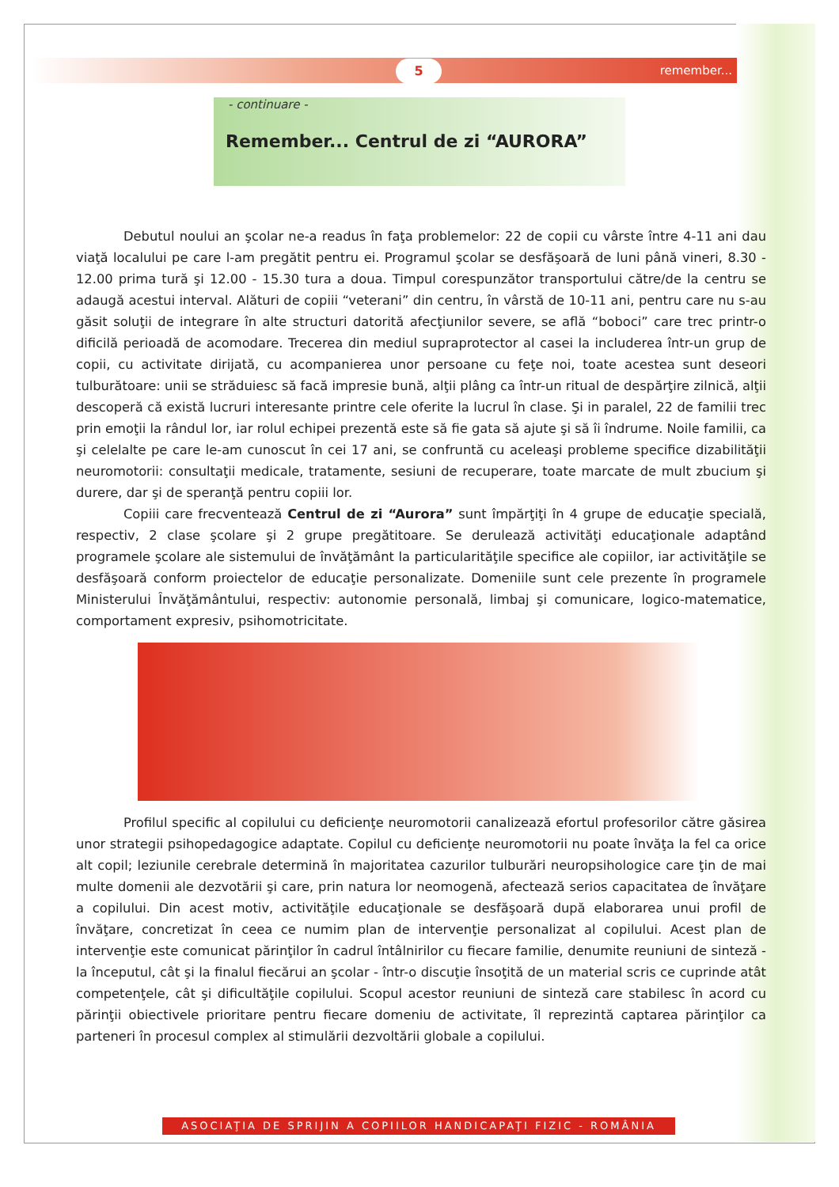5
remember...
- continuare -
Remember... Centrul de zi “AURORA”
Debutul noului an şcolar ne-a readus în faţa problemelor: 22 de copii cu vârste între 4-11 ani dau viaţă localului pe care l-am pregătit pentru ei. Programul şcolar se desfăşoară de luni până vineri, 8.30 - 12.00 prima tură şi 12.00 - 15.30 tura a doua. Timpul corespunzător transportului către/de la centru se adaugă acestui interval. Alături de copiii “veterani” din centru, în vârstă de 10-11 ani, pentru care nu s-au găsit soluţii de integrare în alte structuri datorită afecţiunilor severe, se află “boboci” care trec printr-o dificilă perioadă de acomodare. Trecerea din mediul supraprotector al casei la includerea într-un grup de copii, cu activitate dirijată, cu acompanierea unor persoane cu feţe noi, toate acestea sunt deseori tulburătoare: unii se străduiesc să facă impresie bună, alţii plâng ca într-un ritual de despărţire zilnică, alţii descoperă că există lucruri interesante printre cele oferite la lucrul în clase. Şi in paralel, 22 de familii trec prin emoţii la rândul lor, iar rolul echipei prezentă este să fie gata să ajute şi să îi îndrume. Noile familii, ca şi celelalte pe care le-am cunoscut în cei 17 ani, se confruntă cu aceleaşi probleme specifice dizabilităţii neuromotorii: consultaţii medicale, tratamente, sesiuni de recuperare, toate marcate de mult zbucium şi durere, dar şi de speranţă pentru copiii lor.
Copiii care frecventează Centrul de zi “Aurora” sunt împărţiţi în 4 grupe de educaţie specială, respectiv, 2 clase şcolare şi 2 grupe pregătitoare. Se derulează activităţi educaţionale adaptând programele şcolare ale sistemului de învăţământ la particularităţile specifice ale copiilor, iar activităţile se desfăşoară conform proiectelor de educaţie personalizate. Domeniile sunt cele prezente în programele Ministerului Învăţământului, respectiv: autonomie personală, limbaj şi comunicare, logico-matematice, comportament expresiv, psihomotricitate.
Profilul specific al copilului cu deficienţe neuromotorii canalizează efortul profesorilor către găsirea unor strategii psihopedagogice adaptate. Copilul cu deficienţe neuromotorii nu poate învăţa la fel ca orice alt copil; leziunile cerebrale determină în majoritatea cazurilor tulburări neuropsihologice care ţin de mai multe domenii ale dezvotării şi care, prin natura lor neomogenă, afectează serios capacitatea de învăţare a copilului. Din acest motiv, activităţile educaţionale se desfăşoară după elaborarea unui profil de învăţare, concretizat în ceea ce numim plan de intervenţie personalizat al copilului. Acest plan de intervenţie este comunicat părinţilor în cadrul întâlnirilor cu fiecare familie, denumite reuniuni de sinteză - la începutul, cât şi la finalul fiecărui an şcolar - într-o discuţie însoţită de un material scris ce cuprinde atât competenţele, cât şi dificultăţile copilului. Scopul acestor reuniuni de sinteză care stabilesc în acord cu părinţii obiectivele prioritare pentru fiecare domeniu de activitate, îl reprezintă captarea părinţilor ca parteneri în procesul complex al stimulării dezvoltării globale a copilului.
ASOCIAŢIA DE SPRIJIN A COPIILOR HANDICAPAŢI FIZIC - ROMÂNIA